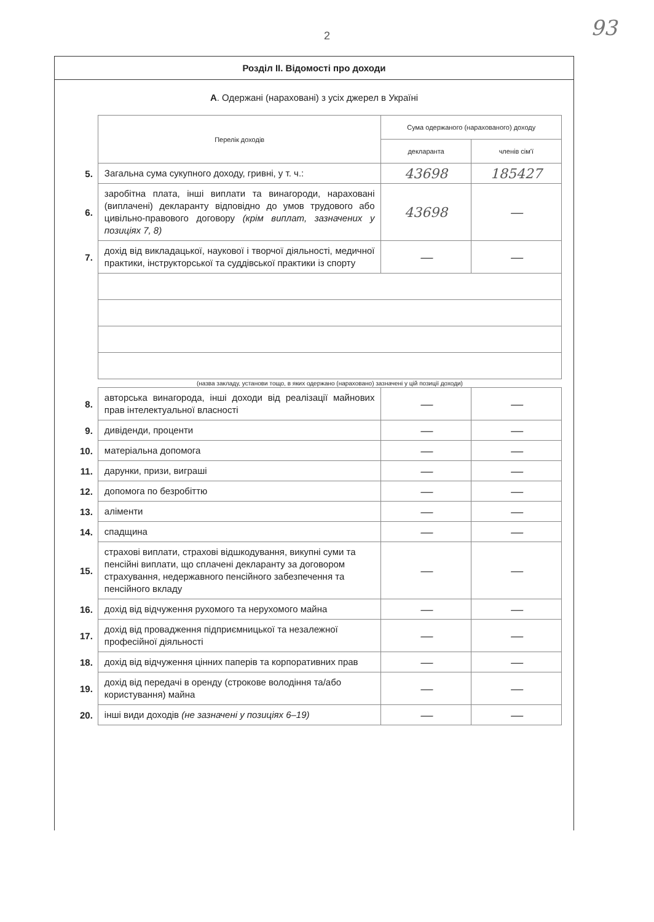93
2
Розділ ІІ. Відомості про доходи
А. Одержані (нараховані) з усіх джерел в Україні
| | Перелік доходів | Сума одержаного (нарахованого) доходу | |
| | | декларанта | членів сім'ї |
| 5. | Загальна сума сукупного доходу, гривні, у т. ч.: | 43698 | 185427 |
| 6. | заробітна плата, інші виплати та винагороди, нараховані (виплачені) декларанту відповідно до умов трудового або цивільно-правового договору (крім виплат, зазначених у позиціях 7, 8) | 43698 | — |
| 7. | дохід від викладацької, наукової і творчої діяльності, медичної практики, інструкторської та суддівської практики із спорту | — | — |
| | (назва закладу, установи тощо, в яких одержано (нараховано) зазначені у цій позиції доходи) | | |
| 8. | авторська винагорода, інші доходи від реалізації майнових прав інтелектуальної власності | — | — |
| 9. | дивіденди, проценти | — | — |
| 10. | матеріальна допомога | — | — |
| 11. | дарунки, призи, виграші | — | — |
| 12. | допомога по безробіттю | — | — |
| 13. | аліменти | — | — |
| 14. | спадщина | — | — |
| 15. | страхові виплати, страхові відшкодування, викупні суми та пенсійні виплати, що сплачені декларанту за договором страхування, недержавного пенсійного забезпечення та пенсійного вкладу | — | — |
| 16. | дохід від відчуження рухомого та нерухомого майна | — | — |
| 17. | дохід від провадження підприємницької та незалежної професійної діяльності | — | — |
| 18. | дохід від відчуження цінних паперів та корпоративних прав | — | — |
| 19. | дохід від передачі в оренду (строкове володіння та/або користування) майна | — | — |
| 20. | інші види доходів (не зазначені у позиціях 6–19) | — | — |